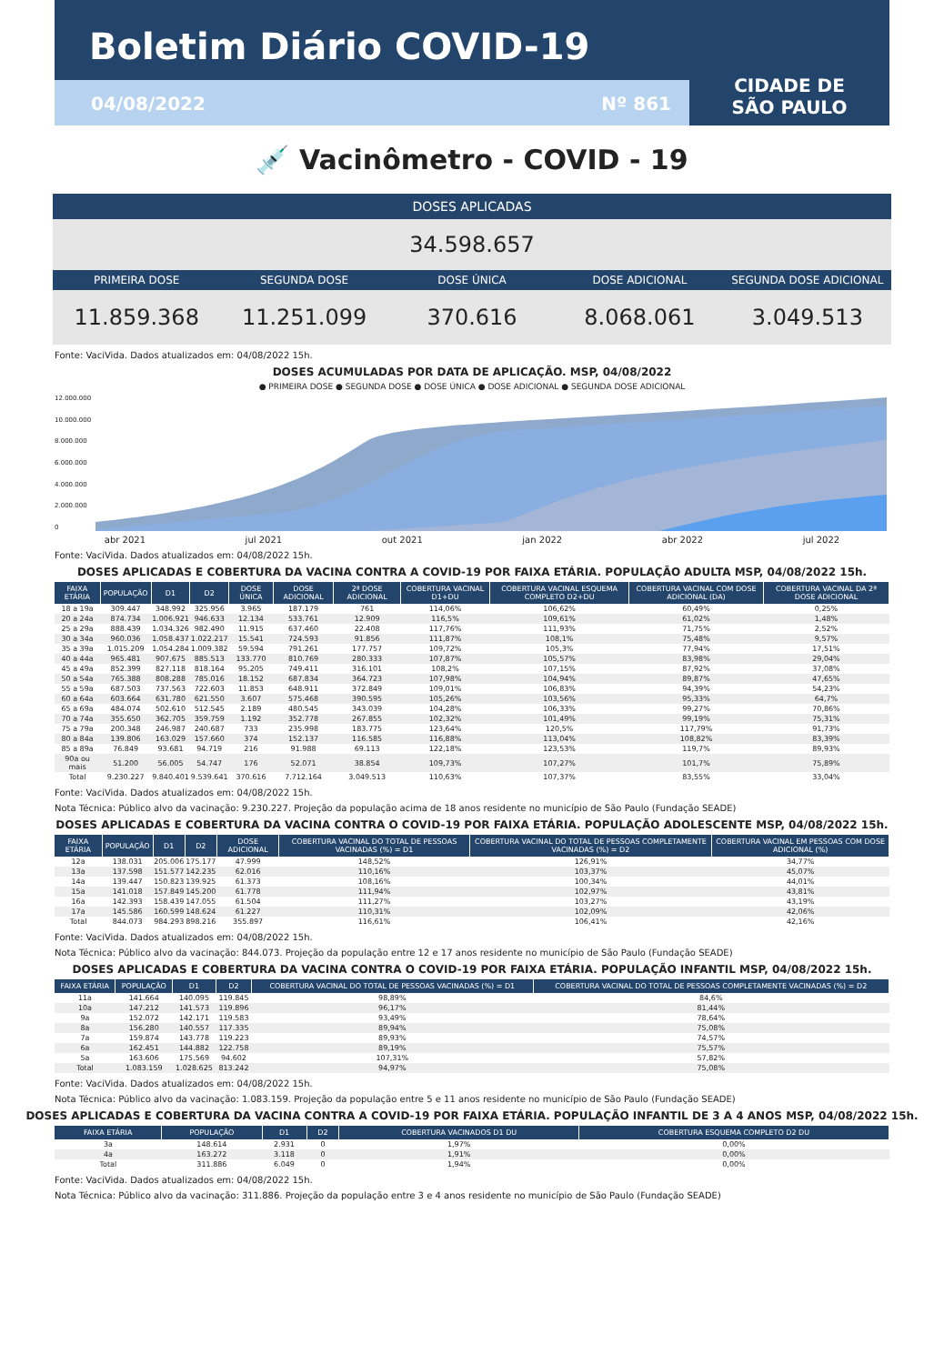Boletim Diário COVID-19
04/08/2022 Nº 861
CIDADE DE
SÃO PAULO
💉 Vacinômetro - COVID - 19
DOSES APLICADAS
34.598.657
PRIMEIRA DOSE SEGUNDA DOSE DOSE ÚNICA DOSE ADICIONAL SEGUNDA DOSE ADICIONAL
11.859.368 11.251.099 370.616 8.068.061 3.049.513
Fonte: VaciVida. Dados atualizados em: 04/08/2022 15h.
DOSES ACUMULADAS POR DATA DE APLICAÇÃO. MSP, 04/08/2022
● PRIMEIRA DOSE ● SEGUNDA DOSE ● DOSE ÚNICA ● DOSE ADICIONAL ● SEGUNDA DOSE ADICIONAL
12.000.000
10.000.000
8.000.000
6.000.000
4.000.000
2.000.000
0
abr 2021 jul 2021 out 2021 jan 2022 abr 2022 jul 2022
Fonte: VaciVida. Dados atualizados em: 04/08/2022 15h.
DOSES APLICADAS E COBERTURA DA VACINA CONTRA A COVID-19 POR FAIXA ETÁRIA. POPULAÇÃO ADULTA MSP, 04/08/2022 15h.
| FAIXA ETÁRIA | POPULAÇÃO | D1 | D2 | DOSE ÚNICA | DOSE ADICIONAL | 2ª DOSE ADICIONAL | COBERTURA VACINAL D1+DU | COBERTURA VACINAL ESQUEMA COMPLETO D2+DU | COBERTURA VACINAL COM DOSE ADICIONAL (DA) | COBERTURA VACINAL DA 2ª DOSE ADICIONAL |
| --- | --- | --- | --- | --- | --- | --- | --- | --- | --- | --- |
| 18 a 19a | 309.447 | 348.992 | 325.956 | 3.965 | 187.179 | 761 | 114,06% | 106,62% | 60,49% | 0,25% |
| 20 a 24a | 874.734 | 1.006.921 | 946.633 | 12.134 | 533.761 | 12.909 | 116,5% | 109,61% | 61,02% | 1,48% |
| 25 a 29a | 888.439 | 1.034.326 | 982.490 | 11.915 | 637.460 | 22.408 | 117,76% | 111,93% | 71,75% | 2,52% |
| 30 a 34a | 960.036 | 1.058.437 | 1.022.217 | 15.541 | 724.593 | 91.856 | 111,87% | 108,1% | 75,48% | 9,57% |
| 35 a 39a | 1.015.209 | 1.054.284 | 1.009.382 | 59.594 | 791.261 | 177.757 | 109,72% | 105,3% | 77,94% | 17,51% |
| 40 a 44a | 965.481 | 907.675 | 885.513 | 133.770 | 810.769 | 280.333 | 107,87% | 105,57% | 83,98% | 29,04% |
| 45 a 49a | 852.399 | 827.118 | 818.164 | 95.205 | 749.411 | 316.101 | 108,2% | 107,15% | 87,92% | 37,08% |
| 50 a 54a | 765.388 | 808.288 | 785.016 | 18.152 | 687.834 | 364.723 | 107,98% | 104,94% | 89,87% | 47,65% |
| 55 a 59a | 687.503 | 737.563 | 722.603 | 11.853 | 648.911 | 372.849 | 109,01% | 106,83% | 94,39% | 54,23% |
| 60 a 64a | 603.664 | 631.780 | 621.550 | 3.607 | 575.468 | 390.595 | 105,26% | 103,56% | 95,33% | 64,7% |
| 65 a 69a | 484.074 | 502.610 | 512.545 | 2.189 | 480.545 | 343.039 | 104,28% | 106,33% | 99,27% | 70,86% |
| 70 a 74a | 355.650 | 362.705 | 359.759 | 1.192 | 352.778 | 267.855 | 102,32% | 101,49% | 99,19% | 75,31% |
| 75 a 79a | 200.348 | 246.987 | 240.687 | 733 | 235.998 | 183.775 | 123,64% | 120,5% | 117,79% | 91,73% |
| 80 a 84a | 139.806 | 163.029 | 157.660 | 374 | 152.137 | 116.585 | 116,88% | 113,04% | 108,82% | 83,39% |
| 85 a 89a | 76.849 | 93.681 | 94.719 | 216 | 91.988 | 69.113 | 122,18% | 123,53% | 119,7% | 89,93% |
| 90a ou mais | 51.200 | 56.005 | 54.747 | 176 | 52.071 | 38.854 | 109,73% | 107,27% | 101,7% | 75,89% |
| Total | 9.230.227 | 9.840.401 | 9.539.641 | 370.616 | 7.712.164 | 3.049.513 | 110,63% | 107,37% | 83,55% | 33,04% |
Fonte: VaciVida. Dados atualizados em: 04/08/2022 15h.
Nota Técnica: Público alvo da vacinação: 9.230.227. Projeção da população acima de 18 anos residente no município de São Paulo (Fundação SEADE)
DOSES APLICADAS E COBERTURA DA VACINA CONTRA O COVID-19 POR FAIXA ETÁRIA. POPULAÇÃO ADOLESCENTE MSP, 04/08/2022 15h.
| FAIXA ETÁRIA | POPULAÇÃO | D1 | D2 | DOSE ADICIONAL | COBERTURA VACINAL DO TOTAL DE PESSOAS VACINADAS (%) = D1 | COBERTURA VACINAL DO TOTAL DE PESSOAS COMPLETAMENTE VACINADAS (%) = D2 | COBERTURA VACINAL EM PESSOAS COM DOSE ADICIONAL (%) |
| --- | --- | --- | --- | --- | --- | --- | --- |
| 12a | 138.031 | 205.006 | 175.177 | 47.999 | 148,52% | 126,91% | 34,77% |
| 13a | 137.598 | 151.577 | 142.235 | 62.016 | 110,16% | 103,37% | 45,07% |
| 14a | 139.447 | 150.823 | 139.925 | 61.373 | 108,16% | 100,34% | 44,01% |
| 15a | 141.018 | 157.849 | 145.200 | 61.778 | 111,94% | 102,97% | 43,81% |
| 16a | 142.393 | 158.439 | 147.055 | 61.504 | 111,27% | 103,27% | 43,19% |
| 17a | 145.586 | 160.599 | 148.624 | 61.227 | 110,31% | 102,09% | 42,06% |
| Total | 844.073 | 984.293 | 898.216 | 355.897 | 116,61% | 106,41% | 42,16% |
Fonte: VaciVida. Dados atualizados em: 04/08/2022 15h.
Nota Técnica: Público alvo da vacinação: 844.073. Projeção da população entre 12 e 17 anos residente no município de São Paulo (Fundação SEADE)
DOSES APLICADAS E COBERTURA DA VACINA CONTRA O COVID-19 POR FAIXA ETÁRIA. POPULAÇÃO INFANTIL MSP, 04/08/2022 15h.
| FAIXA ETÁRIA | POPULAÇÃO | D1 | D2 | COBERTURA VACINAL DO TOTAL DE PESSOAS VACINADAS (%) = D1 | COBERTURA VACINAL DO TOTAL DE PESSOAS COMPLETAMENTE VACINADAS (%) = D2 |
| --- | --- | --- | --- | --- | --- |
| 11a | 141.664 | 140.095 | 119.845 | 98,89% | 84,6% |
| 10a | 147.212 | 141.573 | 119.896 | 96,17% | 81,44% |
| 9a | 152.072 | 142.171 | 119.583 | 93,49% | 78,64% |
| 8a | 156.280 | 140.557 | 117.335 | 89,94% | 75,08% |
| 7a | 159.874 | 143.778 | 119.223 | 89,93% | 74,57% |
| 6a | 162.451 | 144.882 | 122.758 | 89,19% | 75,57% |
| 5a | 163.606 | 175.569 | 94.602 | 107,31% | 57,82% |
| Total | 1.083.159 | 1.028.625 | 813.242 | 94,97% | 75,08% |
Fonte: VaciVida. Dados atualizados em: 04/08/2022 15h.
Nota Técnica: Público alvo da vacinação: 1.083.159. Projeção da população entre 5 e 11 anos residente no município de São Paulo (Fundação SEADE)
DOSES APLICADAS E COBERTURA DA VACINA CONTRA A COVID-19 POR FAIXA ETÁRIA. POPULAÇÃO INFANTIL DE 3 A 4 ANOS MSP, 04/08/2022 15h.
| FAIXA ETÁRIA | POPULAÇÃO | D1 | D2 | COBERTURA VACINADOS D1 DU | COBERTURA ESQUEMA COMPLETO D2 DU |
| --- | --- | --- | --- | --- | --- |
| 3a | 148.614 | 2.931 | 0 | 1,97% | 0,00% |
| 4a | 163.272 | 3.118 | 0 | 1,91% | 0,00% |
| Total | 311.886 | 6.049 | 0 | 1,94% | 0,00% |
Fonte: VaciVida. Dados atualizados em: 04/08/2022 15h.
Nota Técnica: Público alvo da vacinação: 311.886. Projeção da população entre 3 e 4 anos residente no município de São Paulo (Fundação SEADE)